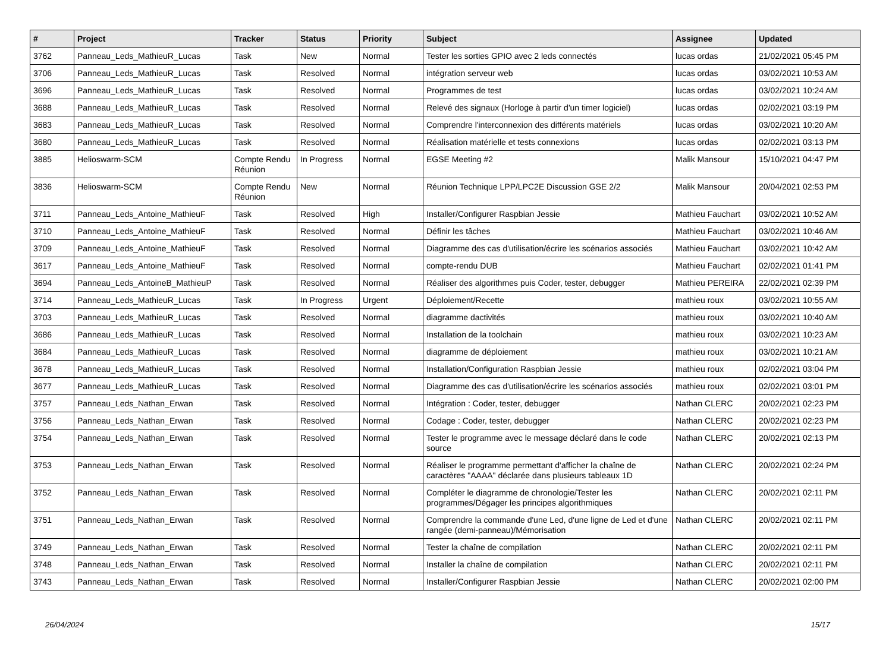| # | Project | Tracker | Status | Priority | Subject | Assignee | Updated |
| --- | --- | --- | --- | --- | --- | --- | --- |
| 3762 | Panneau_Leds_MathieuR_Lucas | Task | New | Normal | Tester les sorties GPIO avec 2 leds connectés | lucas ordas | 21/02/2021 05:45 PM |
| 3706 | Panneau_Leds_MathieuR_Lucas | Task | Resolved | Normal | intégration serveur web | lucas ordas | 03/02/2021 10:53 AM |
| 3696 | Panneau_Leds_MathieuR_Lucas | Task | Resolved | Normal | Programmes de test | lucas ordas | 03/02/2021 10:24 AM |
| 3688 | Panneau_Leds_MathieuR_Lucas | Task | Resolved | Normal | Relevé des signaux (Horloge à partir d'un timer logiciel) | lucas ordas | 02/02/2021 03:19 PM |
| 3683 | Panneau_Leds_MathieuR_Lucas | Task | Resolved | Normal | Comprendre l'interconnexion des différents matériels | lucas ordas | 03/02/2021 10:20 AM |
| 3680 | Panneau_Leds_MathieuR_Lucas | Task | Resolved | Normal | Réalisation matérielle et tests connexions | lucas ordas | 02/02/2021 03:13 PM |
| 3885 | Helioswarm-SCM | Compte Rendu Réunion | In Progress | Normal | EGSE Meeting #2 | Malik Mansour | 15/10/2021 04:47 PM |
| 3836 | Helioswarm-SCM | Compte Rendu Réunion | New | Normal | Réunion Technique LPP/LPC2E Discussion GSE 2/2 | Malik Mansour | 20/04/2021 02:53 PM |
| 3711 | Panneau_Leds_Antoine_MathieuF | Task | Resolved | High | Installer/Configurer Raspbian Jessie | Mathieu Fauchart | 03/02/2021 10:52 AM |
| 3710 | Panneau_Leds_Antoine_MathieuF | Task | Resolved | Normal | Définir les tâches | Mathieu Fauchart | 03/02/2021 10:46 AM |
| 3709 | Panneau_Leds_Antoine_MathieuF | Task | Resolved | Normal | Diagramme des cas d'utilisation/écrire les scénarios associés | Mathieu Fauchart | 03/02/2021 10:42 AM |
| 3617 | Panneau_Leds_Antoine_MathieuF | Task | Resolved | Normal | compte-rendu DUB | Mathieu Fauchart | 02/02/2021 01:41 PM |
| 3694 | Panneau_Leds_AntoineB_MathieuP | Task | Resolved | Normal | Réaliser des algorithmes puis Coder, tester, debugger | Mathieu PEREIRA | 22/02/2021 02:39 PM |
| 3714 | Panneau_Leds_MathieuR_Lucas | Task | In Progress | Urgent | Déploiement/Recette | mathieu roux | 03/02/2021 10:55 AM |
| 3703 | Panneau_Leds_MathieuR_Lucas | Task | Resolved | Normal | diagramme dactivités | mathieu roux | 03/02/2021 10:40 AM |
| 3686 | Panneau_Leds_MathieuR_Lucas | Task | Resolved | Normal | Installation de la toolchain | mathieu roux | 03/02/2021 10:23 AM |
| 3684 | Panneau_Leds_MathieuR_Lucas | Task | Resolved | Normal | diagramme de déploiement | mathieu roux | 03/02/2021 10:21 AM |
| 3678 | Panneau_Leds_MathieuR_Lucas | Task | Resolved | Normal | Installation/Configuration Raspbian Jessie | mathieu roux | 02/02/2021 03:04 PM |
| 3677 | Panneau_Leds_MathieuR_Lucas | Task | Resolved | Normal | Diagramme des cas d'utilisation/écrire les scénarios associés | mathieu roux | 02/02/2021 03:01 PM |
| 3757 | Panneau_Leds_Nathan_Erwan | Task | Resolved | Normal | Intégration : Coder, tester, debugger | Nathan CLERC | 20/02/2021 02:23 PM |
| 3756 | Panneau_Leds_Nathan_Erwan | Task | Resolved | Normal | Codage : Coder, tester, debugger | Nathan CLERC | 20/02/2021 02:23 PM |
| 3754 | Panneau_Leds_Nathan_Erwan | Task | Resolved | Normal | Tester le programme avec le message déclaré dans le code source | Nathan CLERC | 20/02/2021 02:13 PM |
| 3753 | Panneau_Leds_Nathan_Erwan | Task | Resolved | Normal | Réaliser le programme permettant d'afficher la chaîne de caractères "AAAA" déclarée dans plusieurs tableaux 1D | Nathan CLERC | 20/02/2021 02:24 PM |
| 3752 | Panneau_Leds_Nathan_Erwan | Task | Resolved | Normal | Compléter le diagramme de chronologie/Tester les programmes/Dégager les principes algorithmiques | Nathan CLERC | 20/02/2021 02:11 PM |
| 3751 | Panneau_Leds_Nathan_Erwan | Task | Resolved | Normal | Comprendre la commande d'une Led, d'une ligne de Led et d'une rangée (demi-panneau)/Mémorisation | Nathan CLERC | 20/02/2021 02:11 PM |
| 3749 | Panneau_Leds_Nathan_Erwan | Task | Resolved | Normal | Tester la chaîne de compilation | Nathan CLERC | 20/02/2021 02:11 PM |
| 3748 | Panneau_Leds_Nathan_Erwan | Task | Resolved | Normal | Installer la chaîne de compilation | Nathan CLERC | 20/02/2021 02:11 PM |
| 3743 | Panneau_Leds_Nathan_Erwan | Task | Resolved | Normal | Installer/Configurer Raspbian Jessie | Nathan CLERC | 20/02/2021 02:00 PM |
26/04/2024 15/17